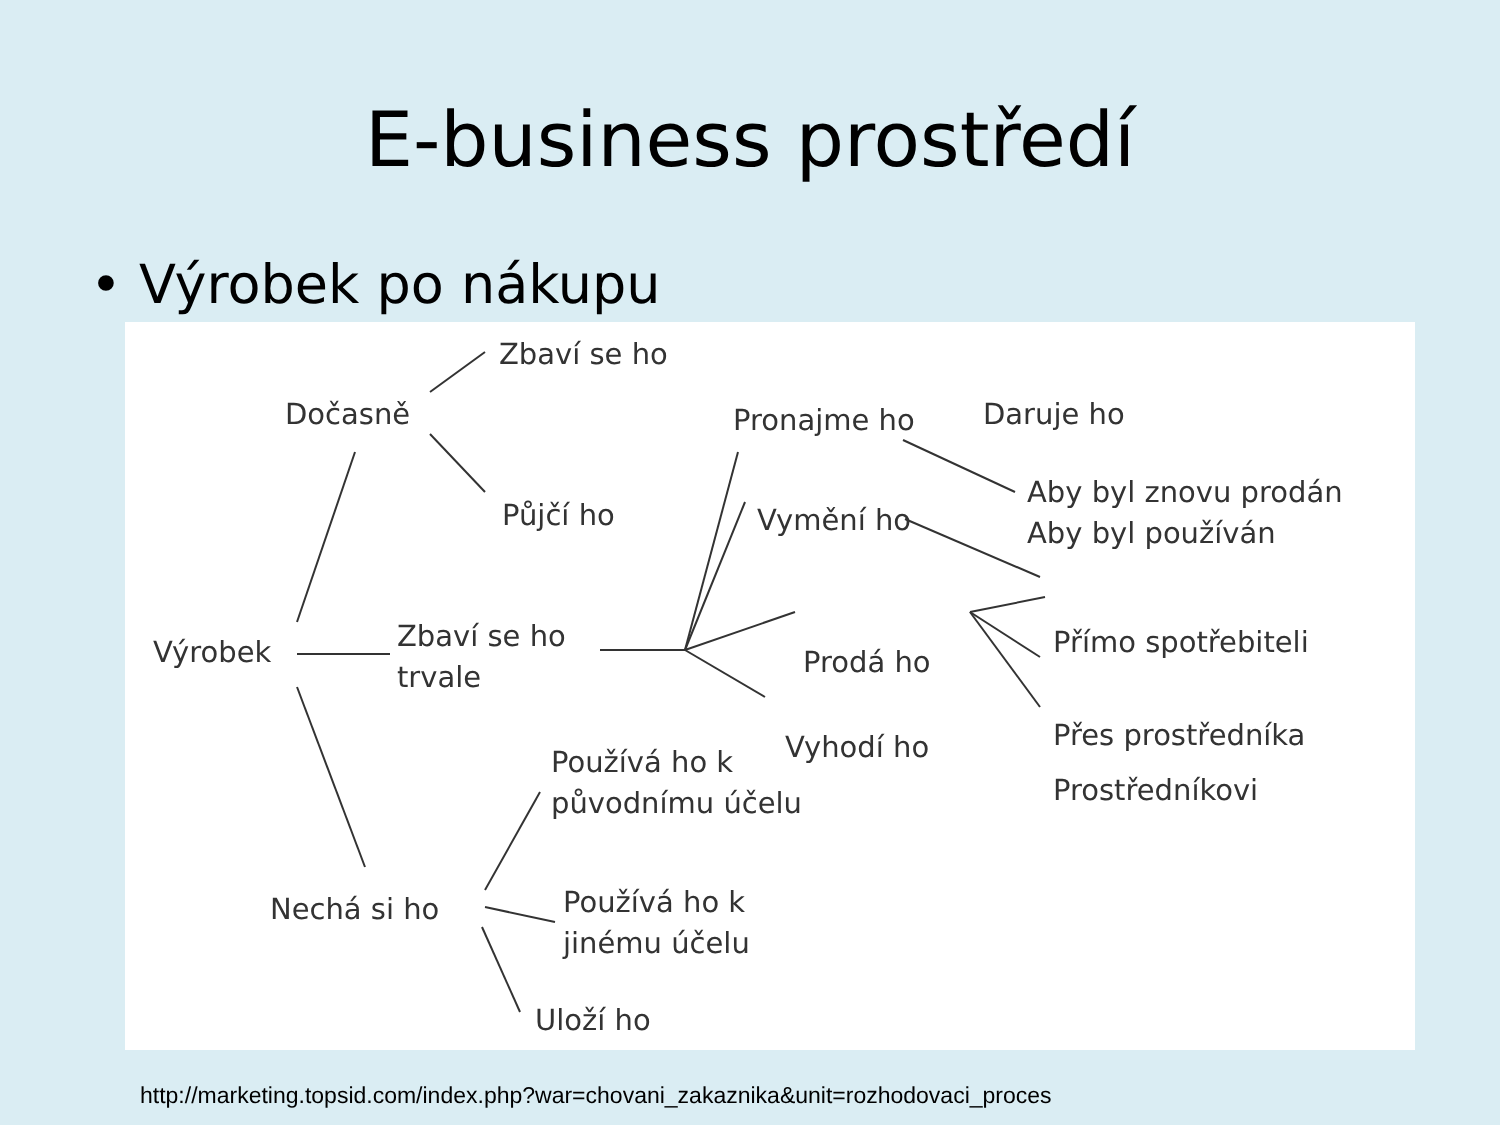E-business prostředí
• Výrobek po nákupu
Zbaví se ho
Dočasně Pronajme ho Daruje ho
Půjčí ho Vymění ho
Aby byl znovu prodán
Aby byl používán
Přímo spotřebiteli
Prodá ho
Výrobek
Zbaví se ho
trvale
Přes prostředníka
Vyhodí ho
Prostředníkovi
Používá ho k
původnímu účelu
Nechá si ho
Používá ho k
jinému účelu
Uloží ho
http://marketing.topsid.com/index.php?war=chovani_zakaznika&unit=rozhodovaci_proces